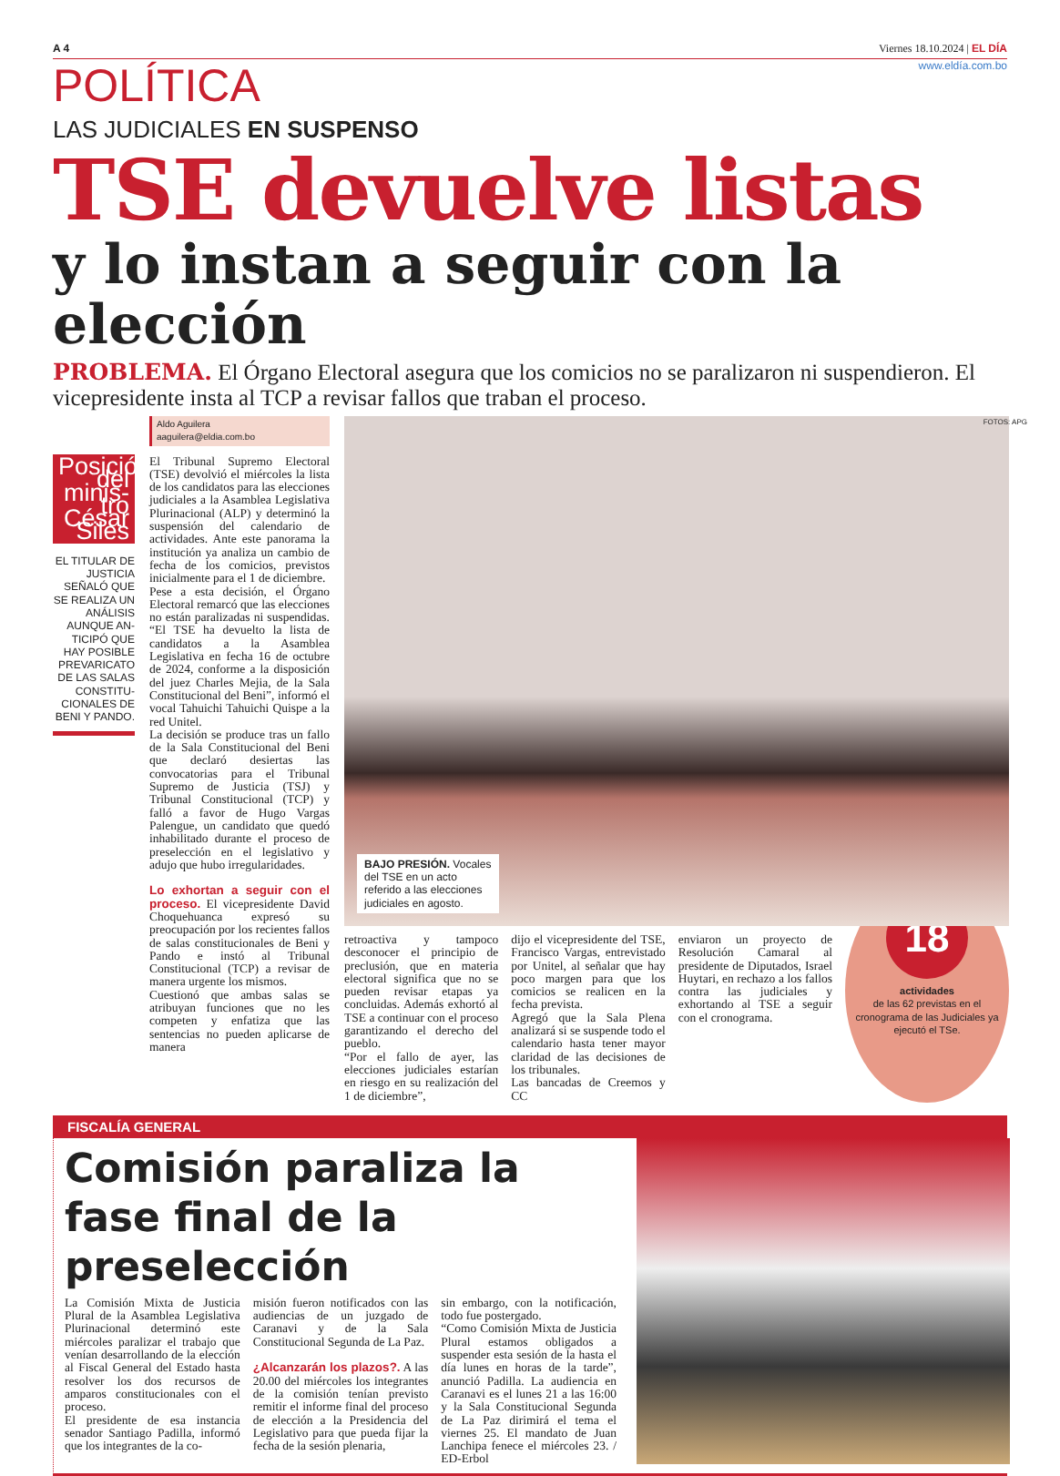A 4 Viernes 18.10.2024 | EL DÍA
POLÍTICA
www.eldía.com.bo
LAS JUDICIALES EN SUSPENSO
TSE devuelve listas
y lo instan a seguir con la elección
PROBLEMA. El Órgano Electoral asegura que los comicios no se paralizaron ni suspendieron. El vicepresidente insta al TCP a revisar fallos que traban el proceso.
Posición del minis-tro César Siles
EL TITULAR DE JUSTICIA SEÑALÓ QUE SE REALIZA UN ANÁLISIS AUNQUE AN-TICIPÓ QUE HAY POSIBLE PREVARICATO DE LAS SALAS CONSTITU-CIONALES DE BENI Y PANDO.
Aldo Aguilera
aaguilera@eldia.com.bo
El Tribunal Supremo Electoral (TSE) devolvió el miércoles la lista de los candidatos para las elecciones judiciales a la Asamblea Legislativa Plurinacional (ALP) y determinó la suspensión del calendario de actividades. Ante este panorama la institución ya analiza un cambio de fecha de los comicios, previstos inicialmente para el 1 de diciembre.
Pese a esta decisión, el Órgano Electoral remarcó que las elecciones no están paralizadas ni suspendidas. “El TSE ha devuelto la lista de candidatos a la Asamblea Legislativa en fecha 16 de octubre de 2024, conforme a la disposición del juez Charles Mejia, de la Sala Constitucional del Beni”, informó el vocal Tahuichi Tahuichi Quispe a la red Unitel.
La decisión se produce tras un fallo de la Sala Constitucional del Beni que declaró desiertas las convocatorias para el Tribunal Supremo de Justicia (TSJ) y Tribunal Constitucional (TCP) y falló a favor de Hugo Vargas Palengue, un candidato que quedó inhabilitado durante el proceso de preselección en el legislativo y adujo que hubo irregularidades.
Lo exhortan a seguir con el proceso. El vicepresidente David Choquehuanca expresó su preocupación por los recientes fallos de salas constitucionales de Beni y Pando e instó al Tribunal Constitucional (TCP) a revisar de manera urgente los mismos.
Cuestionó que ambas salas se atribuyan funciones que no les competen y enfatiza que las sentencias no pueden aplicarse de manera
FOTOS: APG
BAJO PRESIÓN. Vocales del TSE en un acto referido a las elecciones judiciales en agosto.
retroactiva y tampoco desconocer el principio de preclusión, que en materia electoral significa que no se pueden revisar etapas ya concluidas. Además exhortó al TSE a continuar con el proceso garantizando el derecho del pueblo.
“Por el fallo de ayer, las elecciones judiciales estarían en riesgo en su realización del 1 de diciembre”,
dijo el vicepresidente del TSE, Francisco Vargas, entrevistado por Unitel, al señalar que hay poco margen para que los comicios se realicen en la fecha prevista.
Agregó que la Sala Plena analizará si se suspende todo el calendario hasta tener mayor claridad de las decisiones de los tribunales.
Las bancadas de Creemos y CC
enviaron un proyecto de Resolución Camaral al presidente de Diputados, Israel Huytari, en rechazo a los fallos contra las judiciales y exhortando al TSE a seguir con el cronograma.
18
actividades
de las 62 previstas en el cronograma de las Judiciales ya ejecutó el TSe.
FISCALÍA GENERAL
Comisión paraliza la fase final de la preselección
La Comisión Mixta de Justicia Plural de la Asamblea Legislativa Plurinacional determinó este miércoles paralizar el trabajo que venían desarrollando de la elección al Fiscal General del Estado hasta resolver los dos recursos de amparos constitucionales con el proceso.
El presidente de esa instancia senador Santiago Padilla, informó que los integrantes de la co-
misión fueron notificados con las audiencias de un juzgado de Caranavi y de la Sala Constitucional Segunda de La Paz.
¿Alcanzarán los plazos?. A las 20.00 del miércoles los integrantes de la comisión tenían previsto remitir el informe final del proceso de elección a la Presidencia del Legislativo para que pueda fijar la fecha de la sesión plenaria,
sin embargo, con la notificación, todo fue postergado.
“Como Comisión Mixta de Justicia Plural estamos obligados a suspender esta sesión de la hasta el día lunes en horas de la tarde”, anunció Padilla. La audiencia en Caranavi es el lunes 21 a las 16:00 y la Sala Constitucional Segunda de La Paz dirimirá el tema el viernes 25. El mandato de Juan Lanchipa fenece el miércoles 23. / ED-Erbol